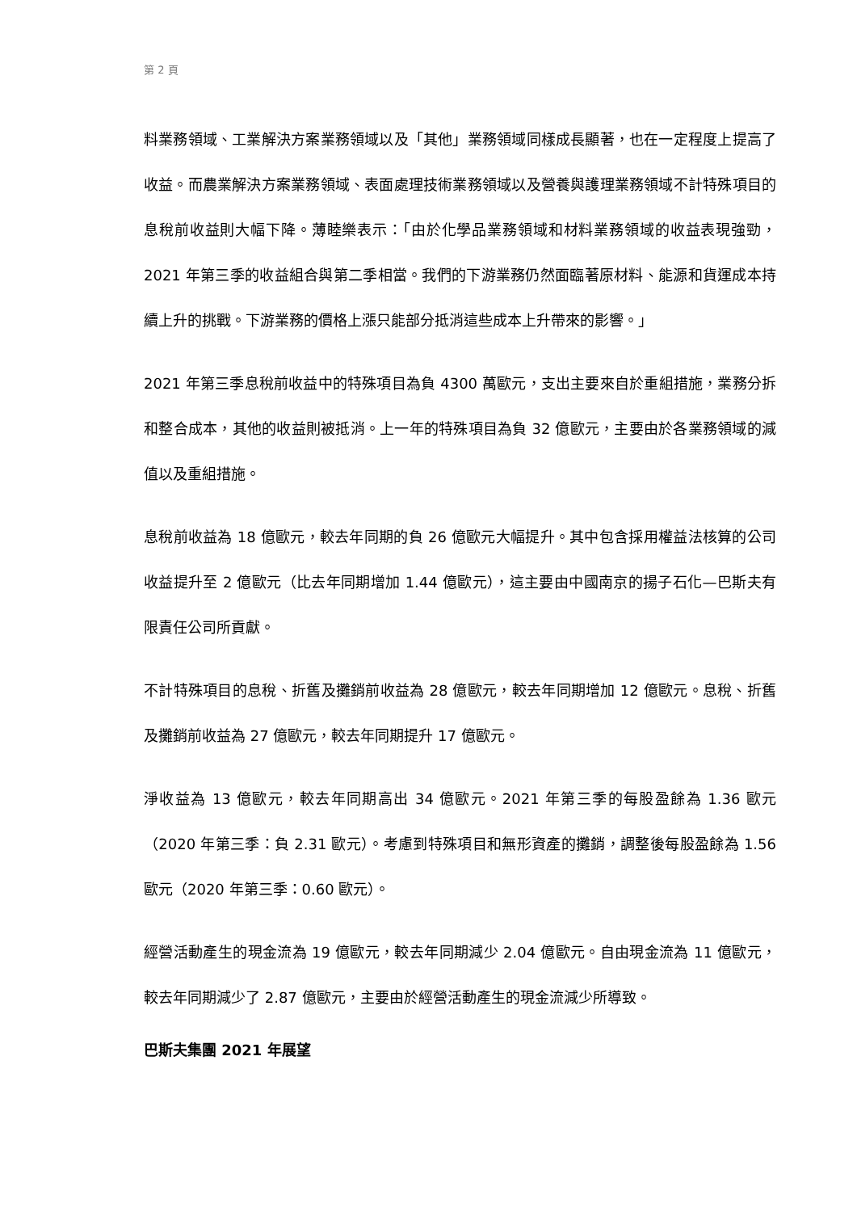第 2 頁
料業務領域、工業解決方案業務領域以及「其他」業務領域同樣成長顯著，也在一定程度上提高了收益。而農業解決方案業務領域、表面處理技術業務領域以及營養與護理業務領域不計特殊項目的息稅前收益則大幅下降。薄睦樂表示：「由於化學品業務領域和材料業務領域的收益表現強勁，2021 年第三季的收益組合與第二季相當。我們的下游業務仍然面臨著原材料、能源和貨運成本持續上升的挑戰。下游業務的價格上漲只能部分抵消這些成本上升帶來的影響。」
2021 年第三季息稅前收益中的特殊項目為負 4300 萬歐元，支出主要來自於重組措施，業務分拆和整合成本，其他的收益則被抵消。上一年的特殊項目為負 32 億歐元，主要由於各業務領域的減值以及重組措施。
息稅前收益為 18 億歐元，較去年同期的負 26 億歐元大幅提升。其中包含採用權益法核算的公司收益提升至 2 億歐元（比去年同期增加 1.44 億歐元），這主要由中國南京的揚子石化—巴斯夫有限責任公司所貢獻。
不計特殊項目的息稅、折舊及攤銷前收益為 28 億歐元，較去年同期增加 12 億歐元。息稅、折舊及攤銷前收益為 27 億歐元，較去年同期提升 17 億歐元。
淨收益為 13 億歐元，較去年同期高出 34 億歐元。2021 年第三季的每股盈餘為 1.36 歐元（2020 年第三季：負 2.31 歐元）。考慮到特殊項目和無形資產的攤銷，調整後每股盈餘為 1.56 歐元（2020 年第三季：0.60 歐元）。
經營活動產生的現金流為 19 億歐元，較去年同期減少 2.04 億歐元。自由現金流為 11 億歐元，較去年同期減少了 2.87 億歐元，主要由於經營活動產生的現金流減少所導致。
巴斯夫集團 2021 年展望